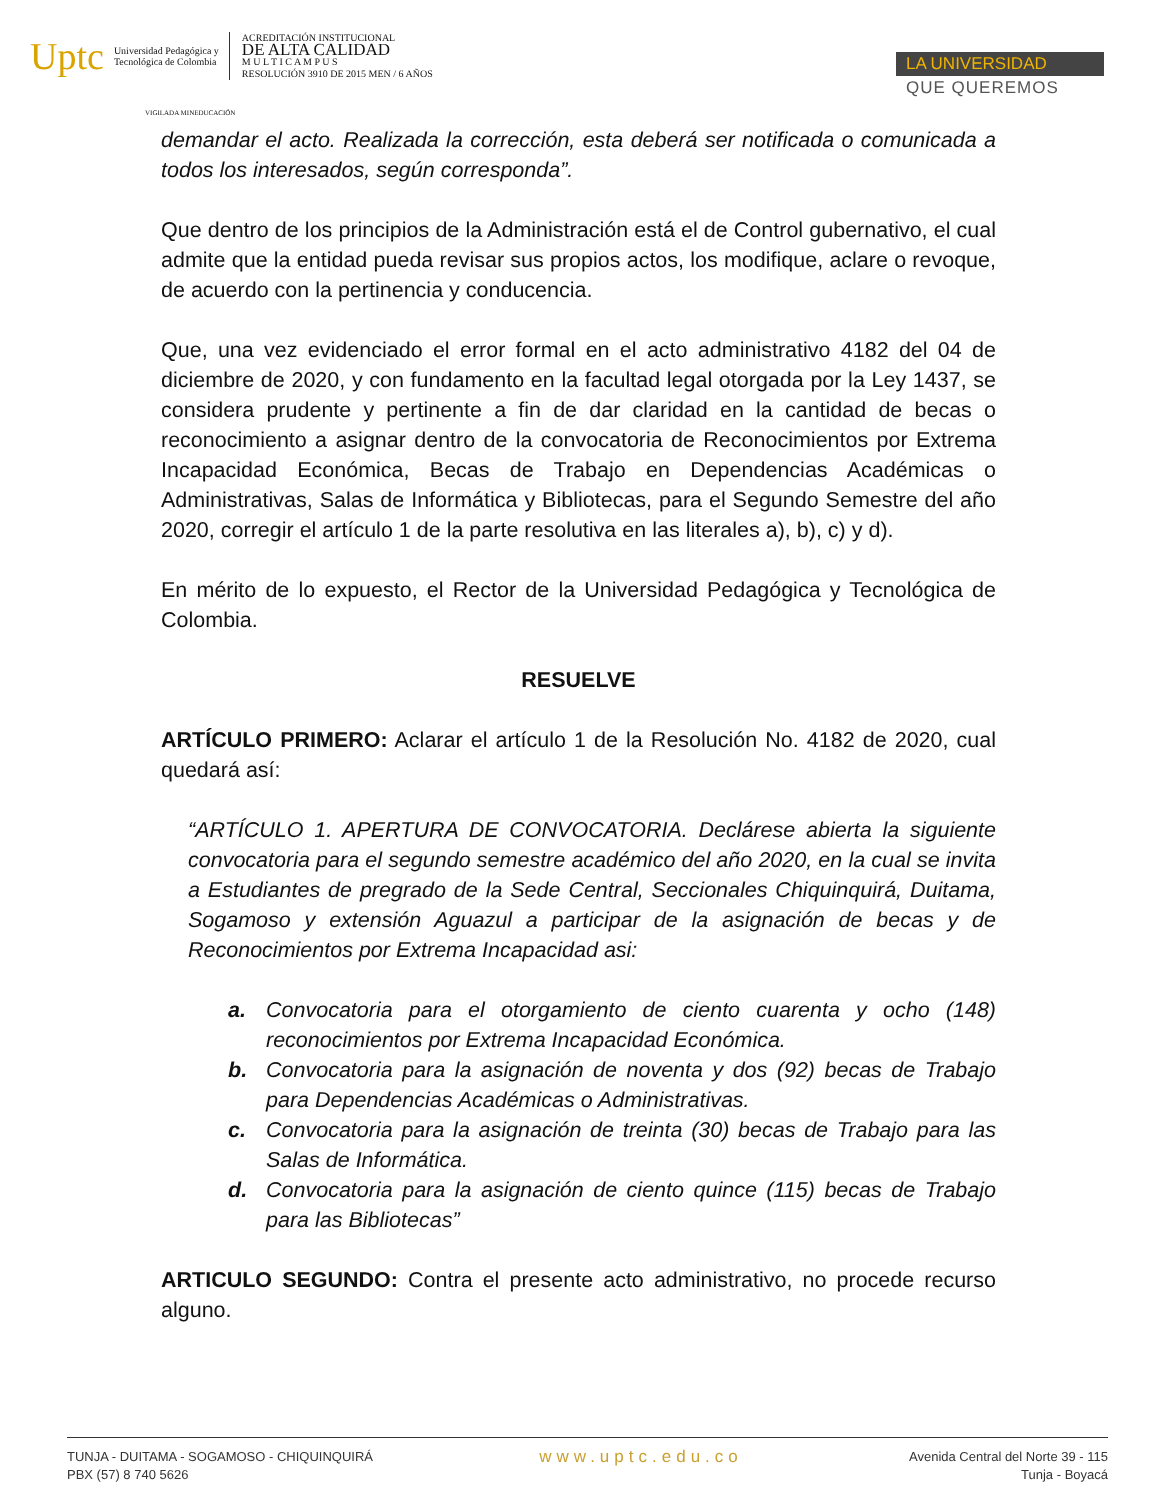Uptc Universidad Pedagógica y
Tecnológica de Colombia
ACREDITACIÓN INSTITUCIONAL
DE ALTA CALIDAD
M U L T I C A M P U S
RESOLUCIÓN 3910 DE 2015 MEN / 6 AÑOS
VIGILADA MINEDUCACIÓN
LA UNIVERSIDAD
QUE QUEREMOS
demandar el acto. Realizada la corrección, esta deberá ser notificada o comunicada a todos los interesados, según corresponda”.
Que dentro de los principios de la Administración está el de Control gubernativo, el cual admite que la entidad pueda revisar sus propios actos, los modifique, aclare o revoque, de acuerdo con la pertinencia y conducencia.
Que, una vez evidenciado el error formal en el acto administrativo 4182 del 04 de diciembre de 2020, y con fundamento en la facultad legal otorgada por la Ley 1437, se considera prudente y pertinente a fin de dar claridad en la cantidad de becas o reconocimiento a asignar dentro de la convocatoria de Reconocimientos por Extrema Incapacidad Económica, Becas de Trabajo en Dependencias Académicas o Administrativas, Salas de Informática y Bibliotecas, para el Segundo Semestre del año 2020, corregir el artículo 1 de la parte resolutiva en las literales a), b), c) y d).
En mérito de lo expuesto, el Rector de la Universidad Pedagógica y Tecnológica de Colombia.
RESUELVE
ARTÍCULO PRIMERO: Aclarar el artículo 1 de la Resolución No. 4182 de 2020, cual quedará así:
“ARTÍCULO 1. APERTURA DE CONVOCATORIA. Declárese abierta la siguiente convocatoria para el segundo semestre académico del año 2020, en la cual se invita a Estudiantes de pregrado de la Sede Central, Seccionales Chiquinquirá, Duitama, Sogamoso y extensión Aguazul a participar de la asignación de becas y de Reconocimientos por Extrema Incapacidad asi:
a. Convocatoria para el otorgamiento de ciento cuarenta y ocho (148) reconocimientos por Extrema Incapacidad Económica.
b. Convocatoria para la asignación de noventa y dos (92) becas de Trabajo para Dependencias Académicas o Administrativas.
c. Convocatoria para la asignación de treinta (30) becas de Trabajo para las Salas de Informática.
d. Convocatoria para la asignación de ciento quince (115) becas de Trabajo para las Bibliotecas”
ARTICULO SEGUNDO: Contra el presente acto administrativo, no procede recurso alguno.
TUNJA - DUITAMA - SOGAMOSO - CHIQUINQUIRÁ
PBX (57) 8 740 5626
www.uptc.edu.co
Avenida Central del Norte 39 - 115
Tunja - Boyacá